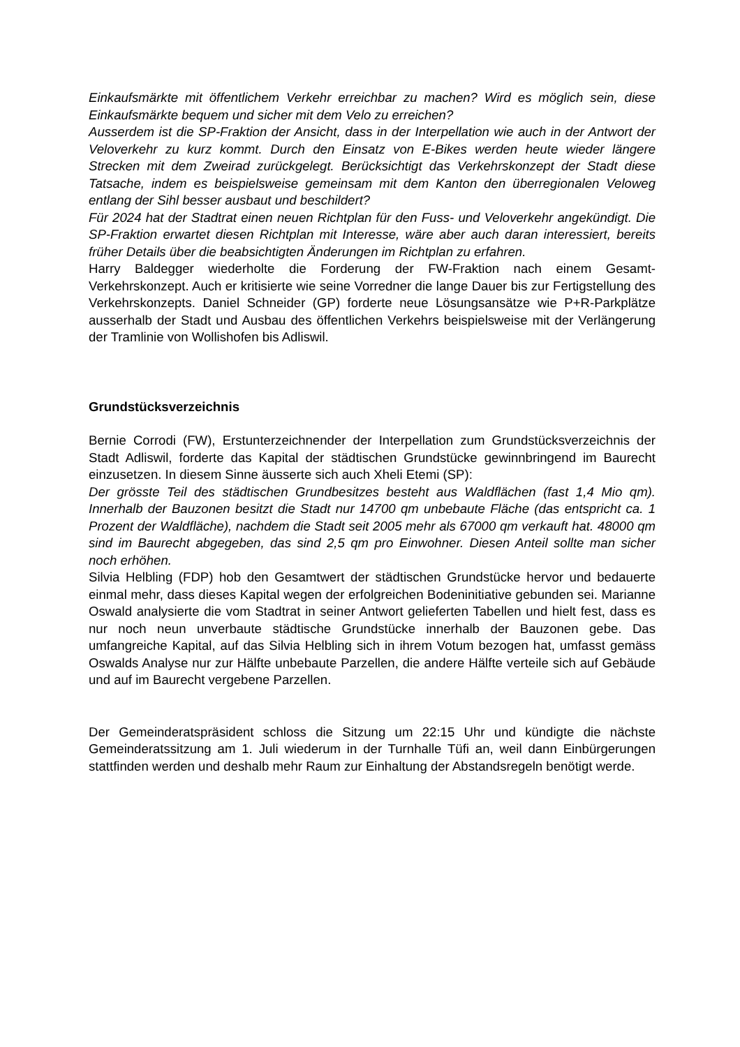Einkaufsmärkte mit öffentlichem Verkehr erreichbar zu machen? Wird es möglich sein, diese Einkaufsmärkte bequem und sicher mit dem Velo zu erreichen?
Ausserdem ist die SP-Fraktion der Ansicht, dass in der Interpellation wie auch in der Antwort der Veloverkehr zu kurz kommt. Durch den Einsatz von E-Bikes werden heute wieder längere Strecken mit dem Zweirad zurückgelegt. Berücksichtigt das Verkehrskonzept der Stadt diese Tatsache, indem es beispielsweise gemeinsam mit dem Kanton den überregionalen Veloweg entlang der Sihl besser ausbaut und beschildert?
Für 2024 hat der Stadtrat einen neuen Richtplan für den Fuss- und Veloverkehr angekündigt. Die SP-Fraktion erwartet diesen Richtplan mit Interesse, wäre aber auch daran interessiert, bereits früher Details über die beabsichtigten Änderungen im Richtplan zu erfahren.
Harry Baldegger wiederholte die Forderung der FW-Fraktion nach einem Gesamt-Verkehrskonzept. Auch er kritisierte wie seine Vorredner die lange Dauer bis zur Fertigstellung des Verkehrskonzepts. Daniel Schneider (GP) forderte neue Lösungsansätze wie P+R-Parkplätze ausserhalb der Stadt und Ausbau des öffentlichen Verkehrs beispielsweise mit der Verlängerung der Tramlinie von Wollishofen bis Adliswil.
Grundstücksverzeichnis
Bernie Corrodi (FW), Erstunterzeichnender der Interpellation zum Grundstücksverzeichnis der Stadt Adliswil, forderte das Kapital der städtischen Grundstücke gewinnbringend im Baurecht einzusetzen. In diesem Sinne äusserte sich auch Xheli Etemi (SP):
Der grösste Teil des städtischen Grundbesitzes besteht aus Waldflächen (fast 1,4 Mio qm). Innerhalb der Bauzonen besitzt die Stadt nur 14700 qm unbebaute Fläche (das entspricht ca. 1 Prozent der Waldfläche), nachdem die Stadt seit 2005 mehr als 67000 qm verkauft hat. 48000 qm sind im Baurecht abgegeben, das sind 2,5 qm pro Einwohner. Diesen Anteil sollte man sicher noch erhöhen.
Silvia Helbling (FDP) hob den Gesamtwert der städtischen Grundstücke hervor und bedauerte einmal mehr, dass dieses Kapital wegen der erfolgreichen Bodeninitiative gebunden sei. Marianne Oswald analysierte die vom Stadtrat in seiner Antwort gelieferten Tabellen und hielt fest, dass es nur noch neun unverbaute städtische Grundstücke innerhalb der Bauzonen gebe. Das umfangreiche Kapital, auf das Silvia Helbling sich in ihrem Votum bezogen hat, umfasst gemäss Oswalds Analyse nur zur Hälfte unbebaute Parzellen, die andere Hälfte verteile sich auf Gebäude und auf im Baurecht vergebene Parzellen.
Der Gemeinderatspräsident schloss die Sitzung um 22:15 Uhr und kündigte die nächste Gemeinderatssitzung am 1. Juli wiederum in der Turnhalle Tüfi an, weil dann Einbürgerungen stattfinden werden und deshalb mehr Raum zur Einhaltung der Abstandsregeln benötigt werde.